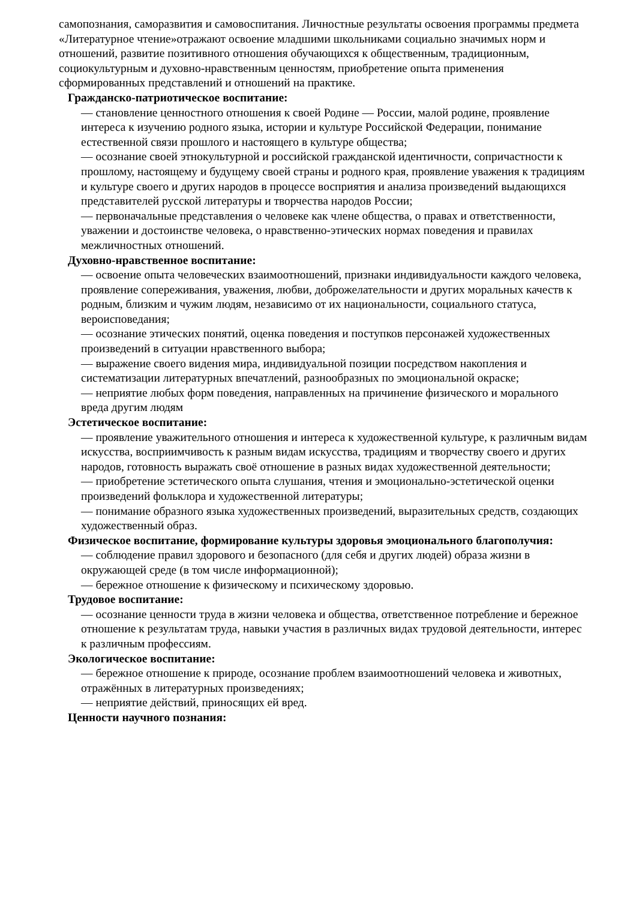самопознания, саморазвития и самовоспитания. Личностные результаты освоения программы предмета «Литературное чтение»отражают освоение младшими школьниками социально значимых норм и отношений, развитие позитивного отношения обучающихся к общественным, традиционным, социокультурным и духовно-нравственным ценностям, приобретение опыта применения сформированных представлений и отношений на практике.
Гражданско-патриотическое воспитание:
— становление ценностного отношения к своей Родине — России, малой родине, проявление интереса к изучению родного языка, истории и культуре Российской Федерации, понимание естественной связи прошлого и настоящего в культуре общества;
— осознание своей этнокультурной и российской гражданской идентичности, сопричастности к прошлому, настоящему и будущему своей страны и родного края, проявление уважения к традициям и культуре своего и других народов в процессе восприятия и анализа произведений выдающихся представителей русской литературы и творчества народов России;
— первоначальные представления о человеке как члене общества, о правах и ответственности, уважении и достоинстве человека, о нравственно-этических нормах поведения и правилах межличностных отношений.
Духовно-нравственное воспитание:
— освоение опыта человеческих взаимоотношений, признаки индивидуальности каждого человека, проявление сопереживания, уважения, любви, доброжелательности и других моральных качеств к родным, близким и чужим людям, независимо от их национальности, социального статуса, вероисповедания;
— осознание этических понятий, оценка поведения и поступков персонажей художественных произведений в ситуации нравственного выбора;
— выражение своего видения мира, индивидуальной позиции посредством накопления и систематизации литературных впечатлений, разнообразных по эмоциональной окраске;
— неприятие любых форм поведения, направленных на причинение физического и морального вреда другим людям
Эстетическое воспитание:
— проявление уважительного отношения и интереса к художественной культуре, к различным видам искусства, восприимчивость к разным видам искусства, традициям и творчеству своего и других народов, готовность выражать своё отношение в разных видах художественной деятельности;
— приобретение эстетического опыта слушания, чтения и эмоционально-эстетической оценки
произведений фольклора и художественной литературы;
— понимание образного языка художественных произведений, выразительных средств, создающих художественный образ.
Физическое воспитание, формирование культуры здоровья эмоционального благополучия:
— соблюдение правил здорового и безопасного (для себя и других людей) образа жизни в окружающей среде (в том числе информационной);
— бережное отношение к физическому и психическому здоровью.
Трудовое воспитание:
— осознание ценности труда в жизни человека и общества, ответственное потребление и бережное отношение к результатам труда, навыки участия в различных видах трудовой деятельности, интерес к различным профессиям.
Экологическое воспитание:
— бережное отношение к природе, осознание проблем взаимоотношений человека и животных, отражённых в литературных произведениях;
— неприятие действий, приносящих ей вред.
Ценности научного познания: